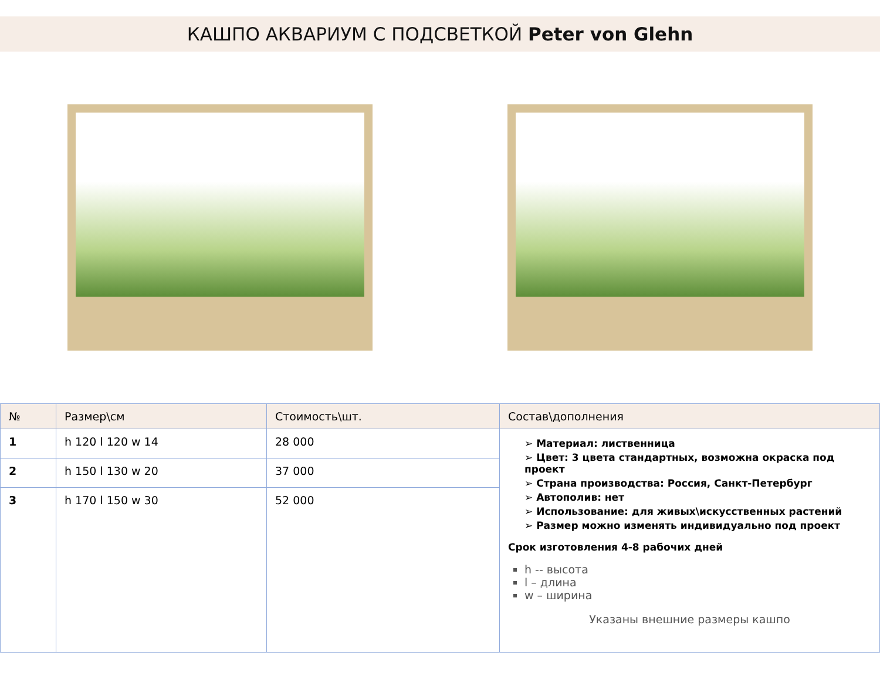КАШПО АКВАРИУМ С ПОДСВЕТКОЙ Peter von Glehn
| № | Размер\см | Стоимость\шт. | Состав\дополнения |
| --- | --- | --- | --- |
| 1 | h 120 l 120 w 14 | 28 000 | ➢ Материал: лиственница ➢ Цвет: 3 цвета стандартных, возможна окраска под проект ➢ Страна производства: Россия, Санкт-Петербург ➢ Автополив: нет ➢ Использование: для живых\искусственных растений ➢ Размер можно изменять индивидуально под проект Срок изготовления 4-8 рабочих дней h -- высота l – длина w – ширина Указаны внешние размеры кашпо |
| 2 | h 150 l 130 w 20 | 37 000 | |
| 3 | h 170 l 150 w 30 | 52 000 | |